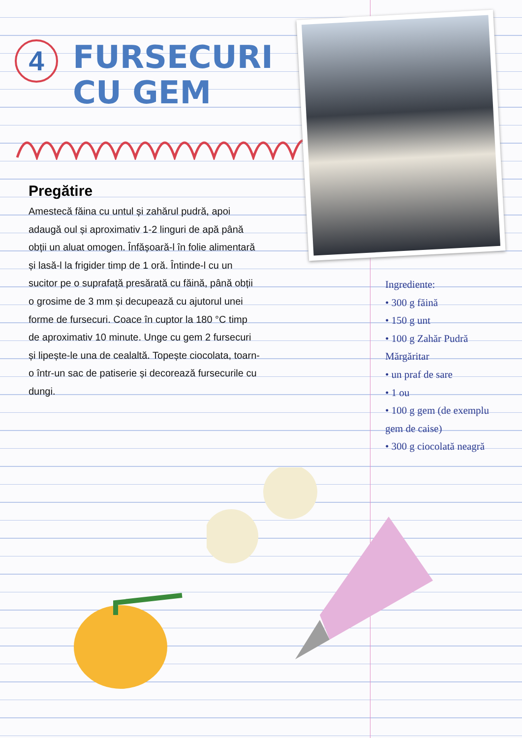4
FURSECURI
CU GEM
Pregătire
Amestecă făina cu untul și zahărul pudră, apoi adaugă oul și aproximativ 1-2 linguri de apă până obții un aluat omogen. Înfășoară-l în folie alimentară și lasă-l la frigider timp de 1 oră. Întinde-l cu un sucitor pe o suprafață presărată cu făină, până obții o grosime de 3 mm și decupează cu ajutorul unei forme de fursecuri. Coace în cuptor la 180 °C timp de aproximativ 10 minute. Unge cu gem 2 fursecuri și lipește-le una de cealaltă. Topește ciocolata, toarn-o într-un sac de patiserie și decorează fursecurile cu dungi.
Ingrediente:
• 300 g făină
• 150 g unt
• 100 g Zahăr Pudră Mărgăritar
• un praf de sare
• 1 ou
• 100 g gem (de exemplu gem de caise)
• 300 g ciocolată neagră